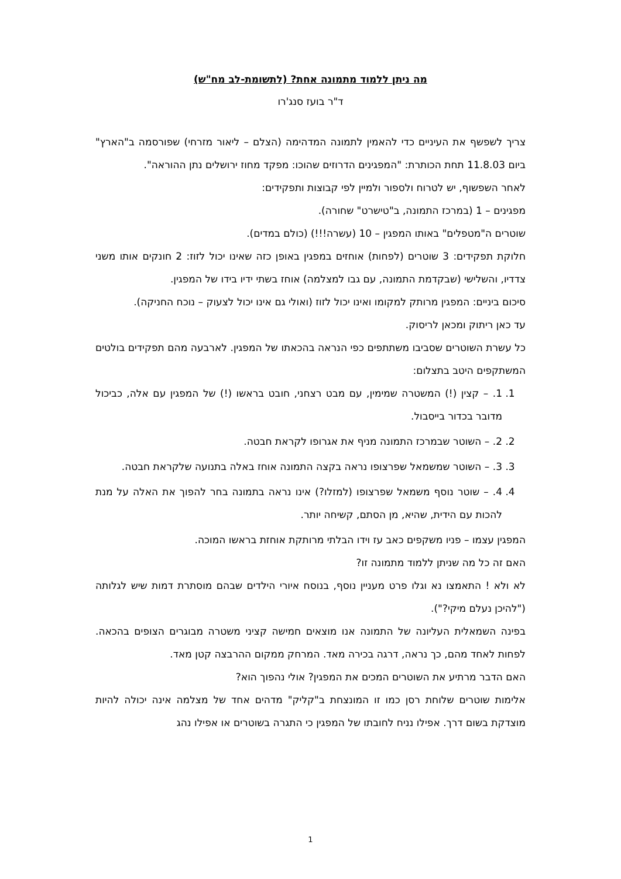מה ניתן ללמוד מתמונה אחת? (לתשומת-לב מח"ש)
ד"ר בועז סנג'רו
צריך לשפשף את העיניים כדי להאמין לתמונה המדהימה (הצלם – ליאור מזרחי) שפורסמה ב"הארץ" ביום 11.8.03 תחת הכותרת: "המפגינים הדרוזים שהוכו: מפקד מחוז ירושלים נתן ההוראה".
לאחר השפשוף, יש לטרוח ולספור ולמיין לפי קבוצות ותפקידים:
מפגינים – 1 (במרכז התמונה, ב"טישרט" שחורה).
שוטרים ה"מטפלים" באותו המפגין – 10 (עשרה!!!) (כולם במדים).
חלוקת תפקידים: 3 שוטרים (לפחות) אוחזים במפגין באופן כזה שאינו יכול לזוז: 2 חונקים אותו משני צדדיו, והשלישי (שבקדמת התמונה, עם גבו למצלמה) אוחז בשתי ידיו בידו של המפגין.
סיכום ביניים: המפגין מרותק למקומו ואינו יכול לזוז (ואולי גם אינו יכול לצעוק – נוכח החניקה).
עד כאן ריתוק ומכאן לריסוק.
כל עשרת השוטרים שסביבו משתתפים כפי הנראה בהכאתו של המפגין. לארבעה מהם תפקידים בולטים המשתקפים היטב בתצלום:
1. 1. – קצין (!) המשטרה שמימין, עם מבט רצחני, חובט בראשו (!) של המפגין עם אלה, כביכול מדובר בכדור בייסבול.
2. 2. – השוטר שבמרכז התמונה מניף את אגרופו לקראת חבטה.
3. 3. – השוטר שמשמאל שפרצופו נראה בקצה התמונה אוחז באלה בתנועה שלקראת חבטה.
4. 4. – שוטר נוסף משמאל שפרצופו (למזלו?) אינו נראה בתמונה בחר להפוך את האלה על מנת להכות עם הידית, שהיא, מן הסתם, קשיחה יותר.
המפגין עצמו – פניו משקפים כאב עז וידו הבלתי מרותקת אוחזת בראשו המוכה.
האם זה כל מה שניתן ללמוד מתמונה זו?
לא ולא ! התאמצו נא וגלו פרט מעניין נוסף, בנוסח איורי הילדים שבהם מוסתרת דמות שיש לגלותה ("להיכן נעלם מיקי?").
בפינה השמאלית העליונה של התמונה אנו מוצאים חמישה קציני משטרה מבוגרים הצופים בהכאה. לפחות לאחד מהם, כך נראה, דרגה בכירה מאד. המרחק ממקום ההרבצה קטן מאד.
האם הדבר מרתיע את השוטרים המכים את המפגין? אולי נהפוך הוא?
אלימות שוטרים שלוחת רסן כמו זו המונצחת ב"קליק" מדהים אחד של מצלמה אינה יכולה להיות מוצדקת בשום דרך. אפילו נניח לחובתו של המפגין כי התגרה בשוטרים או אפילו נהג
1